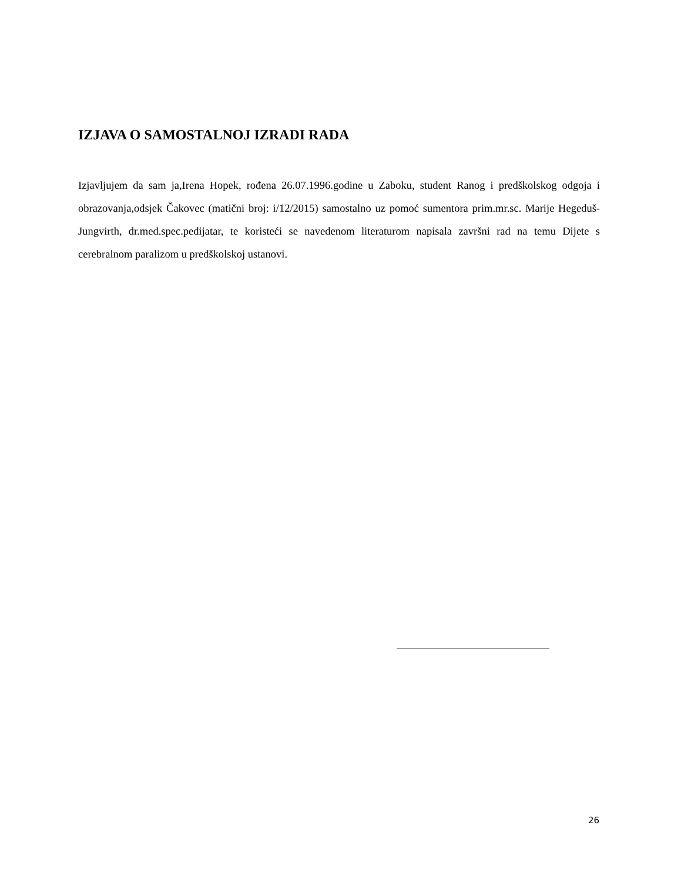IZJAVA O SAMOSTALNOJ IZRADI RADA
Izjavljujem da sam ja,Irena Hopek, rođena 26.07.1996.godine u Zaboku, student Ranog i predškolskog odgoja i obrazovanja,odsjek Čakovec (matični broj: i/12/2015) samostalno uz pomoć sumentora prim.mr.sc. Marije Hegeduš-Jungvirth, dr.med.spec.pedijatar, te koristeći se navedenom literaturom napisala završni rad na temu Dijete s cerebralnom paralizom u predškolskoj ustanovi.
26